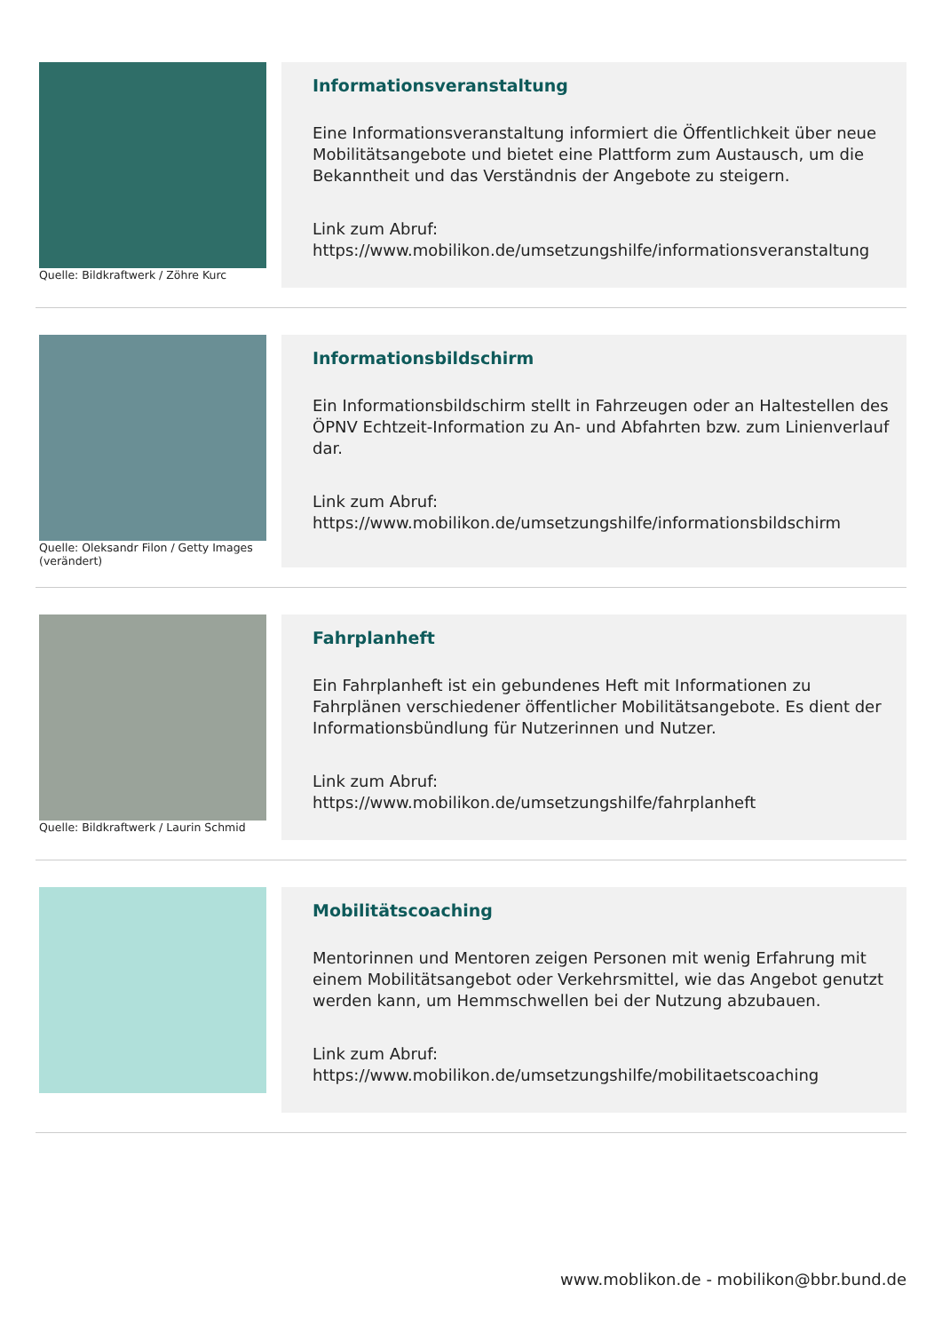Quelle: Bildkraftwerk / Zöhre Kurc
Informationsveranstaltung
Eine Informationsveranstaltung informiert die Öffentlichkeit über neue Mobilitätsangebote und bietet eine Plattform zum Austausch, um die Bekanntheit und das Verständnis der Angebote zu steigern.
Link zum Abruf:
https://www.mobilikon.de/umsetzungshilfe/informationsveranstaltung
Quelle: Oleksandr Filon / Getty Images (verändert)
Informationsbildschirm
Ein Informationsbildschirm stellt in Fahrzeugen oder an Haltestellen des ÖPNV Echtzeit-Information zu An- und Abfahrten bzw. zum Linienverlauf dar.
Link zum Abruf:
https://www.mobilikon.de/umsetzungshilfe/informationsbildschirm
Quelle: Bildkraftwerk / Laurin Schmid
Fahrplanheft
Ein Fahrplanheft ist ein gebundenes Heft mit Informationen zu Fahrplänen verschiedener öffentlicher Mobilitätsangebote. Es dient der Informationsbündlung für Nutzerinnen und Nutzer.
Link zum Abruf:
https://www.mobilikon.de/umsetzungshilfe/fahrplanheft
Mobilitätscoaching
Mentorinnen und Mentoren zeigen Personen mit wenig Erfahrung mit einem Mobilitätsangebot oder Verkehrsmittel, wie das Angebot genutzt werden kann, um Hemmschwellen bei der Nutzung abzubauen.
Link zum Abruf:
https://www.mobilikon.de/umsetzungshilfe/mobilitaetscoaching
www.moblikon.de - mobilikon@bbr.bund.de